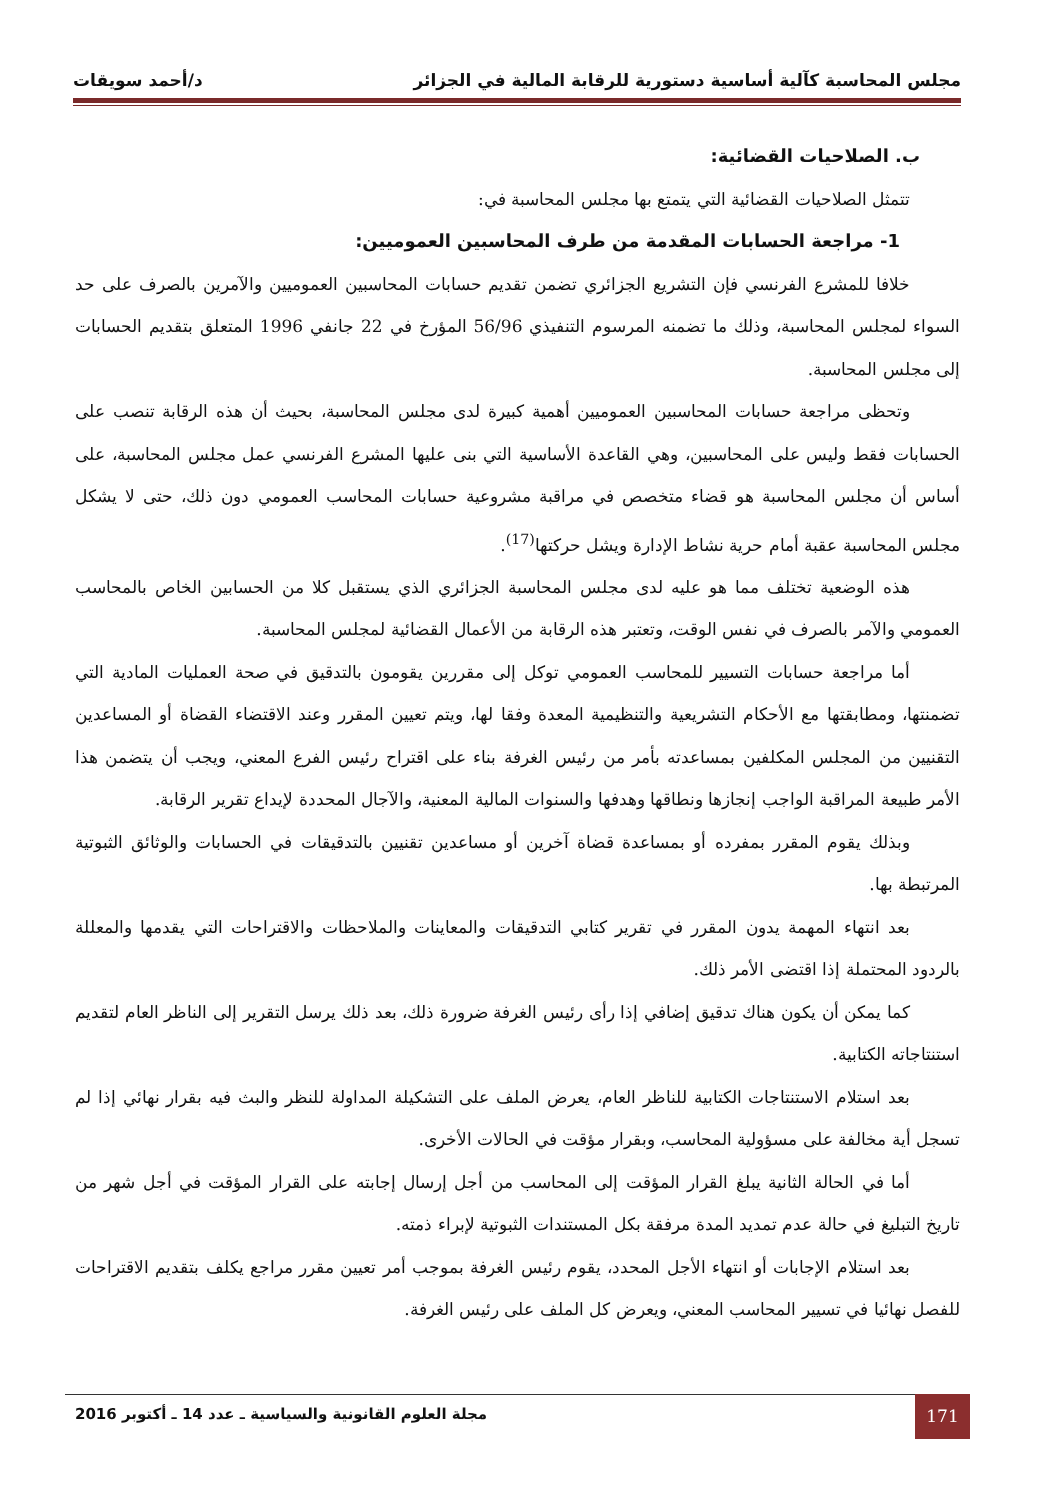مجلس المحاسبة كآلية أساسية دستورية للرقابة المالية في الجزائر د/أحمد سويقات
ب. الصلاحيات القضائية:
تتمثل الصلاحيات القضائية التي يتمتع بها مجلس المحاسبة في:
1- مراجعة الحسابات المقدمة من طرف المحاسبين العموميين:
خلافا للمشرع الفرنسي فإن التشريع الجزائري تضمن تقديم حسابات المحاسبين العموميين والآمرين بالصرف على حد السواء لمجلس المحاسبة، وذلك ما تضمنه المرسوم التنفيذي 56/96 المؤرخ في 22 جانفي 1996 المتعلق بتقديم الحسابات إلى مجلس المحاسبة.
وتحظى مراجعة حسابات المحاسبين العموميين أهمية كبيرة لدى مجلس المحاسبة، بحيث أن هذه الرقابة تنصب على الحسابات فقط وليس على المحاسبين، وهي القاعدة الأساسية التي بنى عليها المشرع الفرنسي عمل مجلس المحاسبة، على أساس أن مجلس المحاسبة هو قضاء متخصص في مراقبة مشروعية حسابات المحاسب العمومي دون ذلك، حتى لا يشكل مجلس المحاسبة عقبة أمام حرية نشاط الإدارة ويشل حركتها<sup>(17)</sup>.
هذه الوضعية تختلف مما هو عليه لدى مجلس المحاسبة الجزائري الذي يستقبل كلا من الحسابين الخاص بالمحاسب العمومي والآمر بالصرف في نفس الوقت، وتعتبر هذه الرقابة من الأعمال القضائية لمجلس المحاسبة.
أما مراجعة حسابات التسيير للمحاسب العمومي توكل إلى مقررين يقومون بالتدقيق في صحة العمليات المادية التي تضمنتها، ومطابقتها مع الأحكام التشريعية والتنظيمية المعدة وفقا لها، ويتم تعيين المقرر وعند الاقتضاء القضاة أو المساعدين التقنيين من المجلس المكلفين بمساعدته بأمر من رئيس الغرفة بناء على اقتراح رئيس الفرع المعني، ويجب أن يتضمن هذا الأمر طبيعة المراقبة الواجب إنجازها ونطاقها وهدفها والسنوات المالية المعنية، والآجال المحددة لإيداع تقرير الرقابة.
وبذلك يقوم المقرر بمفرده أو بمساعدة قضاة آخرين أو مساعدين تقنيين بالتدقيقات في الحسابات والوثائق الثبوتية المرتبطة بها.
بعد انتهاء المهمة يدون المقرر في تقرير كتابي التدقيقات والمعاينات والملاحظات والاقتراحات التي يقدمها والمعللة بالردود المحتملة إذا اقتضى الأمر ذلك.
كما يمكن أن يكون هناك تدقيق إضافي إذا رأى رئيس الغرفة ضرورة ذلك، بعد ذلك يرسل التقرير إلى الناظر العام لتقديم استنتاجاته الكتابية.
بعد استلام الاستنتاجات الكتابية للناظر العام، يعرض الملف على التشكيلة المداولة للنظر والبث فيه بقرار نهائي إذا لم تسجل أية مخالفة على مسؤولية المحاسب، وبقرار مؤقت في الحالات الأخرى.
أما في الحالة الثانية يبلغ القرار المؤقت إلى المحاسب من أجل إرسال إجابته على القرار المؤقت في أجل شهر من تاريخ التبليغ في حالة عدم تمديد المدة مرفقة بكل المستندات الثبوتية لإبراء ذمته.
بعد استلام الإجابات أو انتهاء الأجل المحدد، يقوم رئيس الغرفة بموجب أمر تعيين مقرر مراجع يكلف بتقديم الاقتراحات للفصل نهائيا في تسيير المحاسب المعني، ويعرض كل الملف على رئيس الغرفة.
171
مجلة العلوم القانونية والسياسية ـ عدد 14 ـ أكتوبر 2016